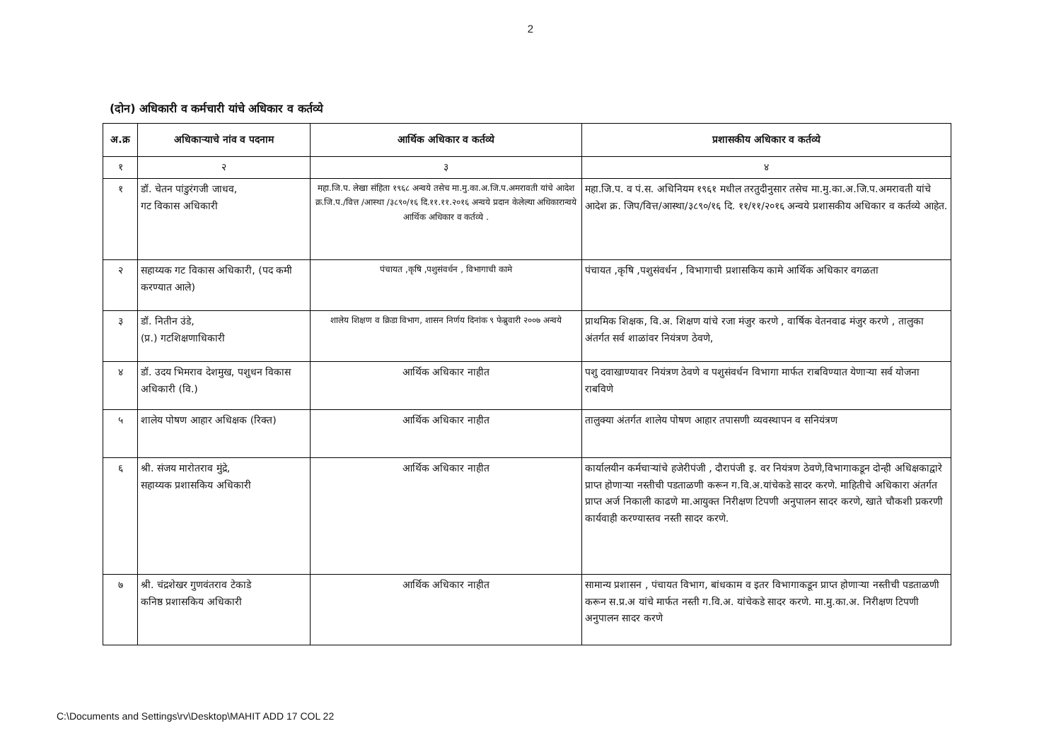2
(दोन) अधिकारी व कर्मचारी यांचे अधिकार व कर्तव्ये
| अ.क्र | अधिकाऱ्याचे नांव व पदनाम | आर्थिक अधिकार व कर्तव्ये | प्रशासकीय अधिकार व कर्तव्ये |
| --- | --- | --- | --- |
| १ | २ | ३ | ४ |
| १ | डॉ. चेतन पांडुरंगजी जाधव, गट विकास अधिकारी | महा.जि.प. लेखा संहिता १९६८ अन्वये तसेच मा.मु.का.अ.जि.प.अमरावती यांचे आदेश क्र.जि.प./वित्त /आस्था /३८९०/१६ दि.११.११.२०१६ अन्वये प्रदान केलेल्या अधिकारान्वये आर्थिक अधिकार व कर्तव्ये . | महा.जि.प. व पं.स. अधिनियम १९६१ मधील तरतुदीनुसार तसेच मा.मु.का.अ.जि.प.अमरावती यांचे आदेश क्र. जिप/वित्त/आस्था/३८९०/१६ दि. ११/११/२०१६ अन्वये प्रशासकीय अधिकार व कर्तव्ये आहेत. |
| २ | सहाय्यक गट विकास अधिकारी, (पद कमी करण्यात आले) | पंचायत ,कृषि ,पशुसंवर्धन , विभागाची कामे | पंचायत ,कृषि ,पशुसंवर्धन , विभागाची प्रशासकिय कामे आर्थिक अधिकार वगळता |
| ३ | डॉ. नितीन उंडे, (प्र.) गटशिक्षणाधिकारी | शालेय शिक्षण व क्रिडा विभाग, शासन निर्णय दिनांक ९ फेब्रुवारी २००७ अन्वये | प्राथमिक शिक्षक, वि.अ. शिक्षण यांचे रजा मंजुर करणे , वार्षिक वेतनवाढ मंजुर करणे , तालुका अंतर्गत सर्व शाळांवर नियंत्रण ठेवणे, |
| ४ | डॉ. उदय भिमराव देशमुख, पशुधन विकास अधिकारी (वि.) | आर्थिक अधिकार नाहीत | पशु दवाखाण्यावर नियंत्रण ठेवणे व पशुसंवर्धन विभागा मार्फत राबविण्यात येणाऱ्या सर्व योजना राबविणे |
| ५ | शालेय पोषण आहार अधिक्षक (रिक्त) | आर्थिक अधिकार नाहीत | तालुक्या अंतर्गत शालेय पोषण आहार तपासणी व्यवस्थापन व सनियंत्रण |
| ६ | श्री. संजय मारोतराव मुंद्रे, सहाय्यक प्रशासकिय अधिकारी | आर्थिक अधिकार नाहीत | कार्यालयीन कर्मचाऱ्यांचे हजेरीपंजी , दौरापंजी इ. वर नियंत्रण ठेवणे,विभागाकडून दोन्ही अधिक्षकाद्वारे प्राप्त होणाऱ्या नस्तीची पडताळणी करून ग.वि.अ.यांचेकडे सादर करणे. माहितीचे अधिकारा अंतर्गत प्राप्त अर्ज निकाली काढणे मा.आयुक्त निरीक्षण टिपणी अनुपालन सादर करणे, खाते चौकशी प्रकरणी कार्यवाही करण्यास्तव नस्ती सादर करणे. |
| ७ | श्री. चंद्रशेखर गुणवंतराव टेकाडे कनिष्ठ प्रशासकिय अधिकारी | आर्थिक अधिकार नाहीत | सामान्य प्रशासन , पंचायत विभाग, बांधकाम व इतर विभागाकडून प्राप्त होणाऱ्या नस्तीची पडताळणी करून स.प्र.अ यांचे मार्फत नस्ती ग.वि.अ. यांचेकडे सादर करणे. मा.मु.का.अ. निरीक्षण टिपणी अनुपालन सादर करणे |
C:\Documents and Settings\rv\Desktop\MAHIT ADD 17 COL 22